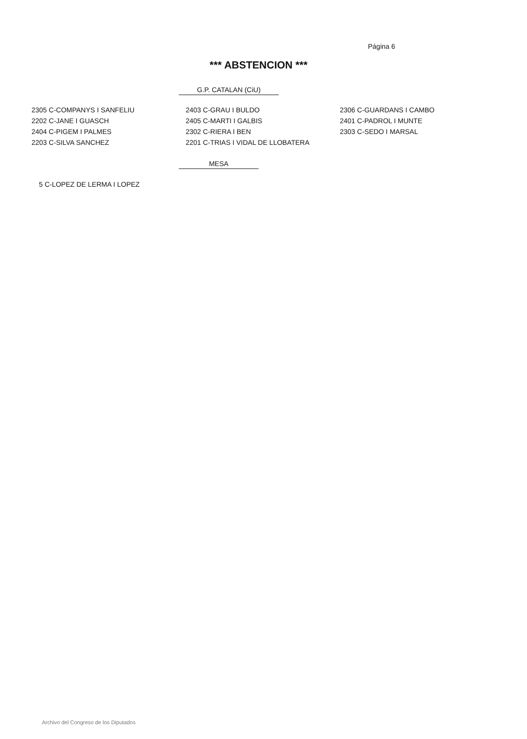Página 6
*** ABSTENCION ***
G.P. CATALAN (CiU)
| 2305 C-COMPANYS I SANFELIU | 2403 C-GRAU I BULDO | 2306 C-GUARDANS I CAMBO |
| 2202 C-JANE I GUASCH | 2405 C-MARTI I GALBIS | 2401 C-PADROL I MUNTE |
| 2404 C-PIGEM I PALMES | 2302 C-RIERA I BEN | 2303 C-SEDO I MARSAL |
| 2203 C-SILVA SANCHEZ | 2201 C-TRIAS I VIDAL DE LLOBATERA | |
MESA
5 C-LOPEZ DE LERMA I LOPEZ
Archivo del Congreso de los Diputados